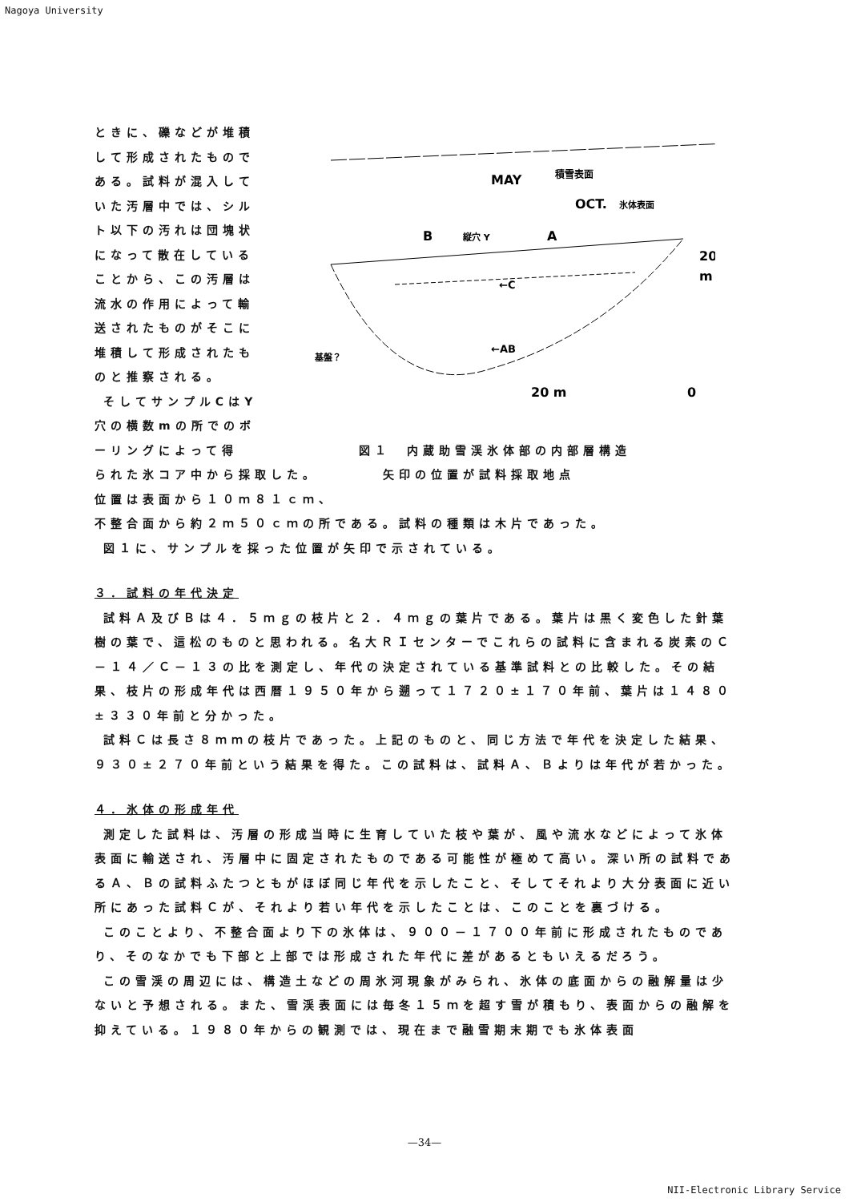Nagoya University
ときに、礫などが堆積して形成されたものである。試料が混入していた汚層中では、シルト以下の汚れは団塊状になって散在していることから、この汚層は流水の作用によって輸送されたものがそこに堆積して形成されたものと推察される。
そしてサンプルCはY穴の横数mの所でのボーリングによって得
積雪表面
MAY
OCT.
氷体表面
B
縦穴 Y
A
←C
←AB
基盤？
20
m
20 m
0
られた氷コア中から採取した。 矢印の位置が試料採取地点
図１　内蔵助雪渓氷体部の内部層構造
位置は表面から１０ｍ８１ｃｍ、
不整合面から約２ｍ５０ｃｍの所である。試料の種類は木片であった。
図１に、サンプルを採った位置が矢印で示されている。
３．試料の年代決定
試料Ａ及びＢは４．５ｍｇの枝片と２．４ｍｇの葉片である。葉片は黒く変色した針葉樹の葉で、這松のものと思われる。名大ＲＩセンターでこれらの試料に含まれる炭素のＣ－１４／Ｃ－１３の比を測定し、年代の決定されている基準試料との比較した。その結果、枝片の形成年代は西暦１９５０年から遡って１７２０±１７０年前、葉片は１４８０±３３０年前と分かった。
試料Ｃは長さ８ｍｍの枝片であった。上記のものと、同じ方法で年代を決定した結果、９３０±２７０年前という結果を得た。この試料は、試料Ａ、Ｂよりは年代が若かった。
４．氷体の形成年代
測定した試料は、汚層の形成当時に生育していた枝や葉が、風や流水などによって氷体表面に輸送され、汚層中に固定されたものである可能性が極めて高い。深い所の試料であるＡ、Ｂの試料ふたつともがほぼ同じ年代を示したこと、そしてそれより大分表面に近い所にあった試料Ｃが、それより若い年代を示したことは、このことを裏づける。
このことより、不整合面より下の氷体は、９００－１７００年前に形成されたものであり、そのなかでも下部と上部では形成された年代に差があるともいえるだろう。
この雪渓の周辺には、構造土などの周氷河現象がみられ、氷体の底面からの融解量は少ないと予想される。また、雪渓表面には毎冬１５ｍを超す雪が積もり、表面からの融解を抑えている。１９８０年からの観測では、現在まで融雪期末期でも氷体表面
—34—
NII-Electronic Library Service